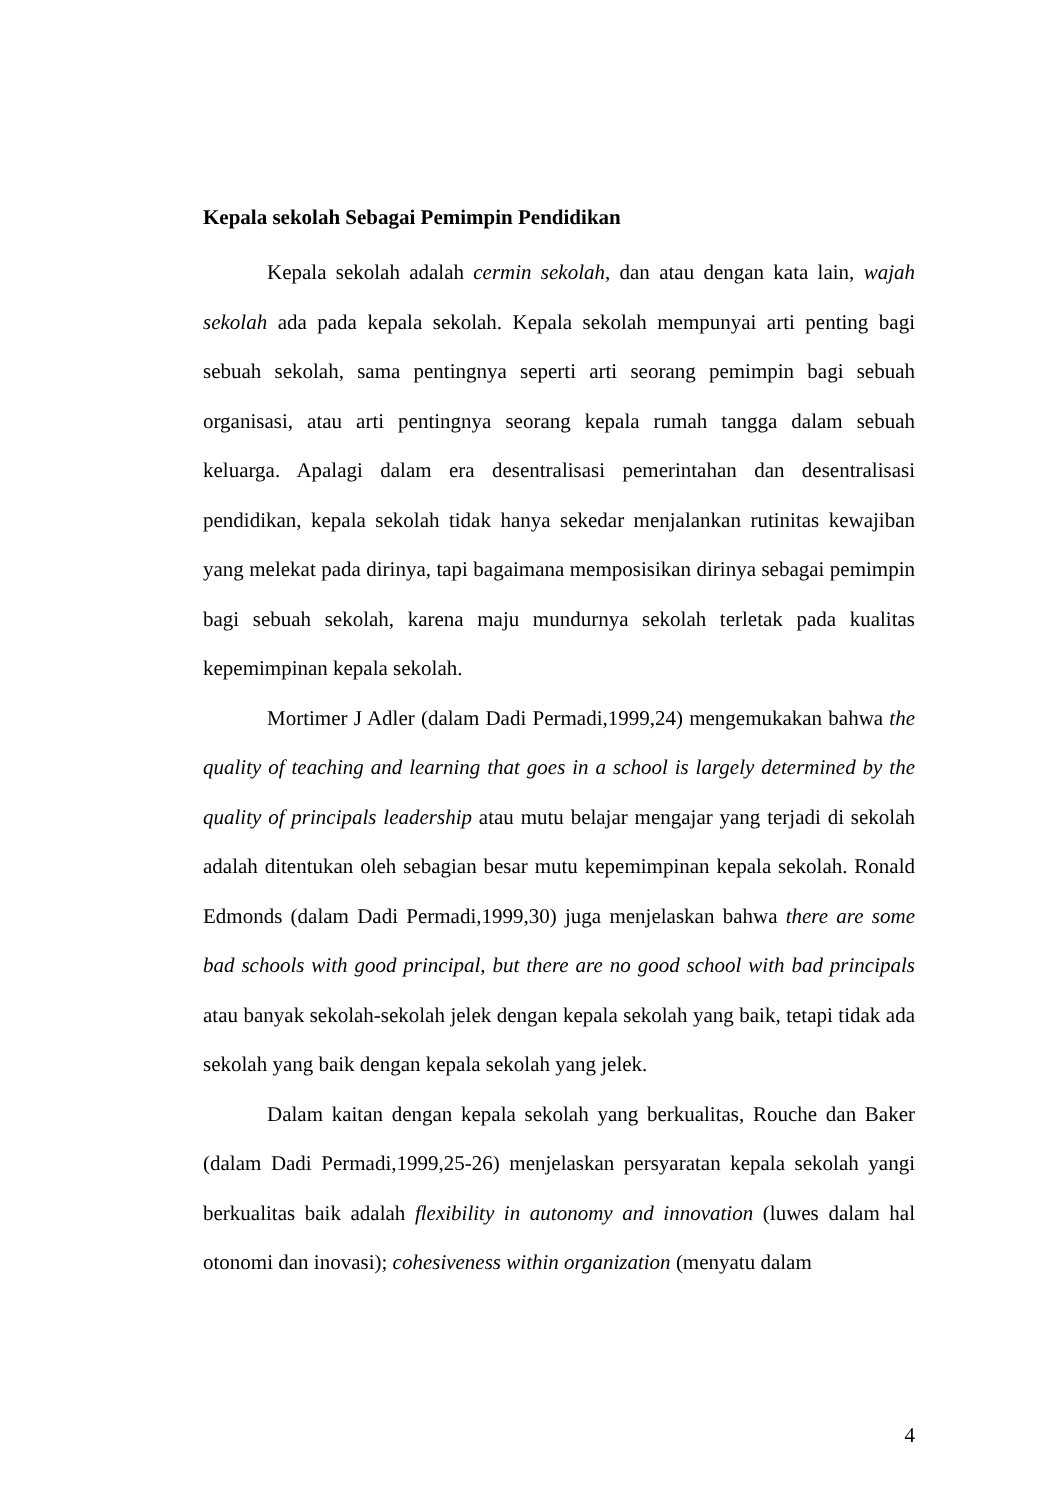Kepala sekolah Sebagai Pemimpin Pendidikan
Kepala sekolah adalah cermin sekolah, dan atau dengan kata lain, wajah sekolah ada pada kepala sekolah. Kepala sekolah mempunyai arti penting bagi sebuah sekolah, sama pentingnya seperti arti seorang pemimpin bagi sebuah organisasi, atau arti pentingnya seorang kepala rumah tangga dalam sebuah keluarga. Apalagi dalam era desentralisasi pemerintahan dan desentralisasi pendidikan, kepala sekolah tidak hanya sekedar menjalankan rutinitas kewajiban yang melekat pada dirinya, tapi bagaimana memposisikan dirinya sebagai pemimpin bagi sebuah sekolah, karena maju mundurnya sekolah terletak pada kualitas kepemimpinan kepala sekolah.
Mortimer J Adler (dalam Dadi Permadi,1999,24) mengemukakan bahwa the quality of teaching and learning that goes in a school is largely determined by the quality of principals leadership atau mutu belajar mengajar yang terjadi di sekolah adalah ditentukan oleh sebagian besar mutu kepemimpinan kepala sekolah. Ronald Edmonds (dalam Dadi Permadi,1999,30) juga menjelaskan bahwa there are some bad schools with good principal, but there are no good school with bad principals atau banyak sekolah-sekolah jelek dengan kepala sekolah yang baik, tetapi tidak ada sekolah yang baik dengan kepala sekolah yang jelek.
Dalam kaitan dengan kepala sekolah yang berkualitas, Rouche dan Baker (dalam Dadi Permadi,1999,25-26) menjelaskan persyaratan kepala sekolah yangi berkualitas baik adalah flexibility in autonomy and innovation (luwes dalam hal otonomi dan inovasi); cohesiveness within organization (menyatu dalam
4